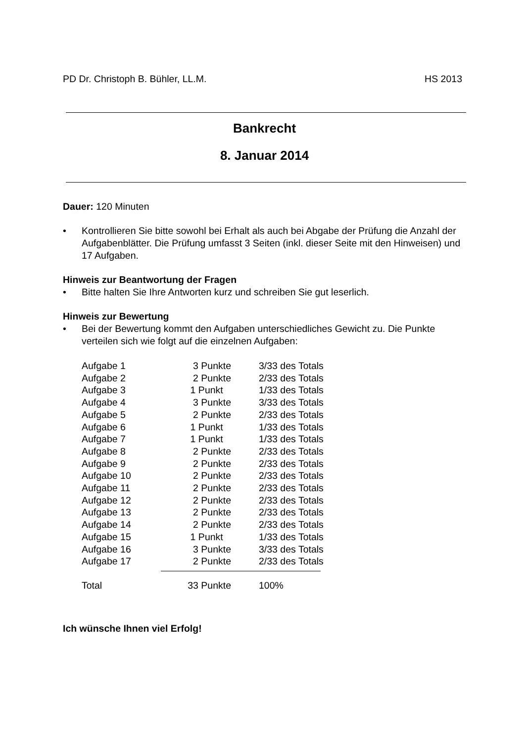PD Dr. Christoph B. Bühler, LL.M. HS 2013
Bankrecht
8. Januar 2014
Dauer: 120 Minuten
• Kontrollieren Sie bitte sowohl bei Erhalt als auch bei Abgabe der Prüfung die Anzahl der Aufgabenblätter. Die Prüfung umfasst 3 Seiten (inkl. dieser Seite mit den Hinweisen) und 17 Aufgaben.
Hinweis zur Beantwortung der Fragen
• Bitte halten Sie Ihre Antworten kurz und schreiben Sie gut leserlich.
Hinweis zur Bewertung
• Bei der Bewertung kommt den Aufgaben unterschiedliches Gewicht zu. Die Punkte verteilen sich wie folgt auf die einzelnen Aufgaben:
| Aufgabe 1 | 3 Punkte | 3/33 des Totals |
| Aufgabe 2 | 2 Punkte | 2/33 des Totals |
| Aufgabe 3 | 1 Punkt | 1/33 des Totals |
| Aufgabe 4 | 3 Punkte | 3/33 des Totals |
| Aufgabe 5 | 2 Punkte | 2/33 des Totals |
| Aufgabe 6 | 1 Punkt | 1/33 des Totals |
| Aufgabe 7 | 1 Punkt | 1/33 des Totals |
| Aufgabe 8 | 2 Punkte | 2/33 des Totals |
| Aufgabe 9 | 2 Punkte | 2/33 des Totals |
| Aufgabe 10 | 2 Punkte | 2/33 des Totals |
| Aufgabe 11 | 2 Punkte | 2/33 des Totals |
| Aufgabe 12 | 2 Punkte | 2/33 des Totals |
| Aufgabe 13 | 2 Punkte | 2/33 des Totals |
| Aufgabe 14 | 2 Punkte | 2/33 des Totals |
| Aufgabe 15 | 1 Punkt | 1/33 des Totals |
| Aufgabe 16 | 3 Punkte | 3/33 des Totals |
| Aufgabe 17 | 2 Punkte | 2/33 des Totals |
| Total | 33 Punkte | 100% |
Ich wünsche Ihnen viel Erfolg!